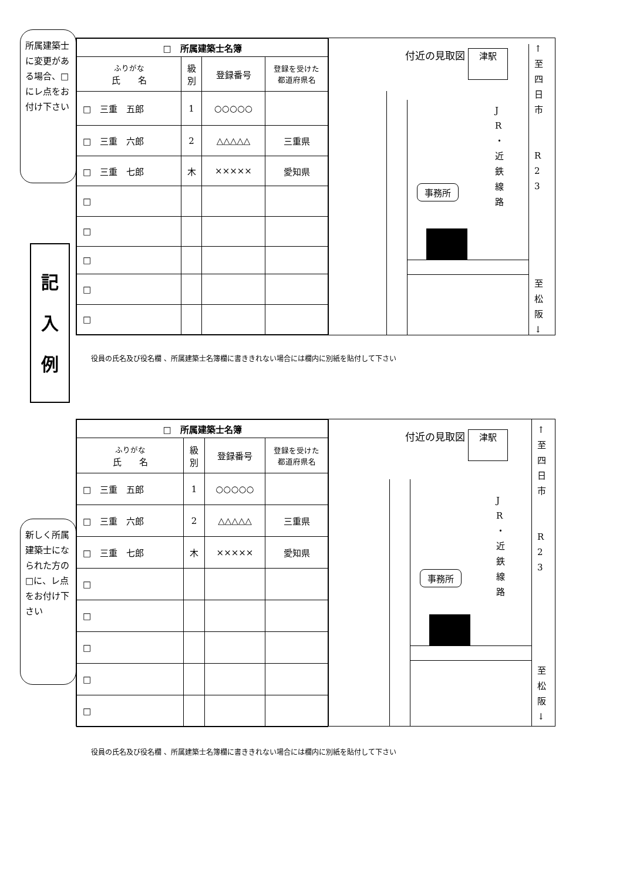所属建築士に変更がある場合、□にレ点をお付け下さい
記
入
例
| □ 所属建築士名簿 | | | |
| --- | --- | --- | --- |
| ふりがな 氏 名 | 級 別 | 登録番号 | 登録を受けた 都道府県名 |
| □ 三重 五郎 | 1 | ○○○○○ | |
| □ 三重 六郎 | 2 | △△△△△ | 三重県 |
| □ 三重 七郎 | 木 | ××××× | 愛知県 |
| □ | | | |
| □ | | | |
| □ | | | |
| □ | | | |
| □ | | | |
付近の見取図 津駅
事務所
J R ・ 近 鉄 線 路
↑ 至 四 日 市
R 2 3
至 松 阪 ↓
役員の氏名及び役名欄 、所属建築士名簿欄に書ききれない場合には欄内に別紙を貼付して下さい
新しく所属建築士になられた方の□に、レ点をお付け下さい
| □ 所属建築士名簿 | | | |
| --- | --- | --- | --- |
| ふりがな 氏 名 | 級 別 | 登録番号 | 登録を受けた 都道府県名 |
| □ 三重 五郎 | 1 | ○○○○○ | |
| □ 三重 六郎 | 2 | △△△△△ | 三重県 |
| □ 三重 七郎 | 木 | ××××× | 愛知県 |
| □ | | | |
| □ | | | |
| □ | | | |
| □ | | | |
| □ | | | |
付近の見取図 津駅
事務所
J R ・ 近 鉄 線 路
↑ 至 四 日 市
R 2 3
至 松 阪 ↓
役員の氏名及び役名欄 、所属建築士名簿欄に書ききれない場合には欄内に別紙を貼付して下さい